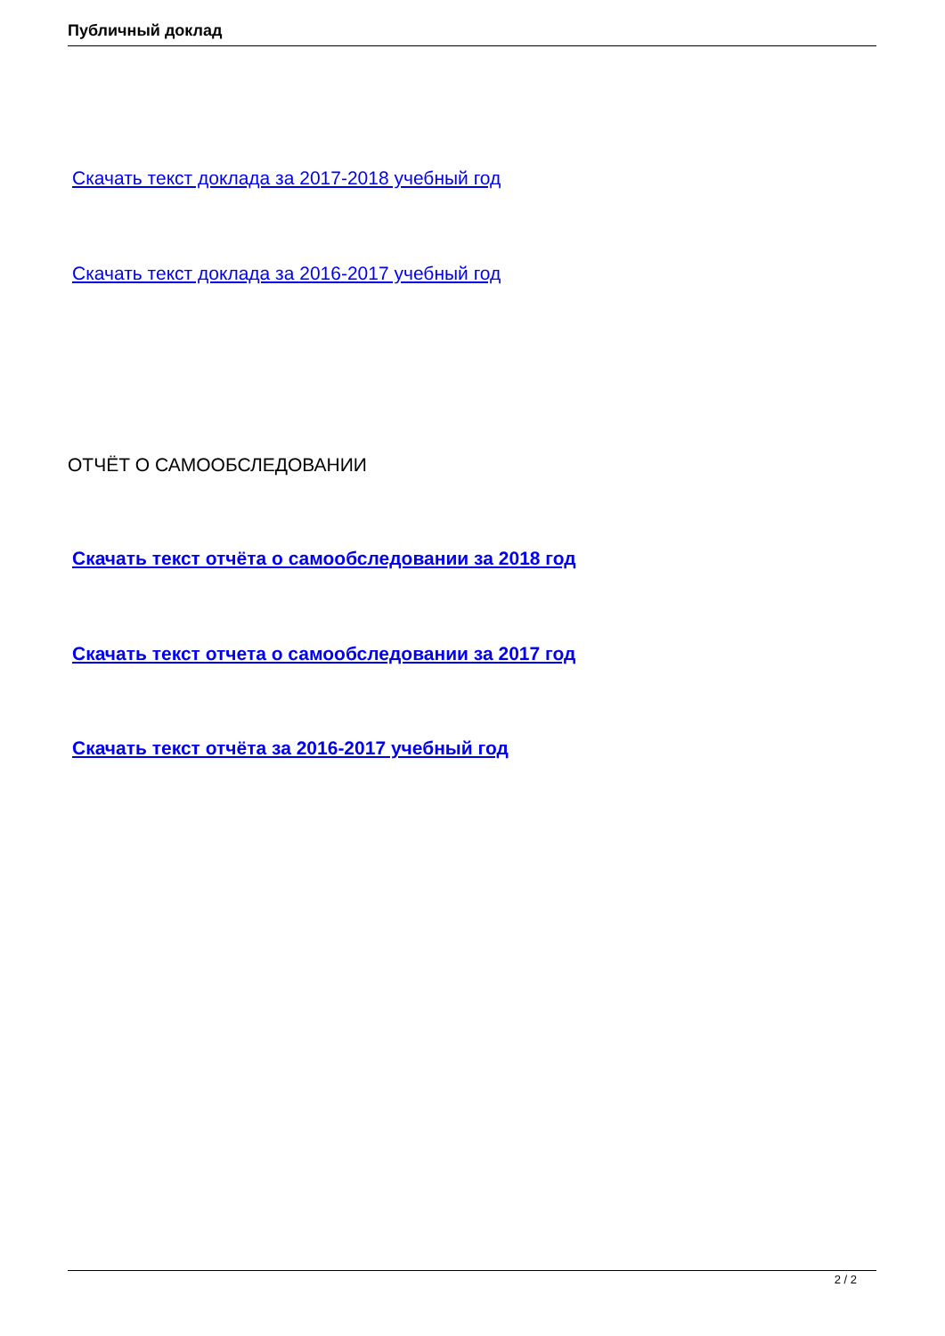Публичный доклад
Скачать текст доклада за 2017-2018 учебный год
Скачать текст доклада за 2016-2017 учебный год
ОТЧЁТ О САМООБСЛЕДОВАНИИ
Скачать текст отчёта о самообследовании за 2018 год
Скачать текст отчета о самообследовании за 2017 год
Скачать текст отчёта за 2016-2017 учебный год
2 / 2